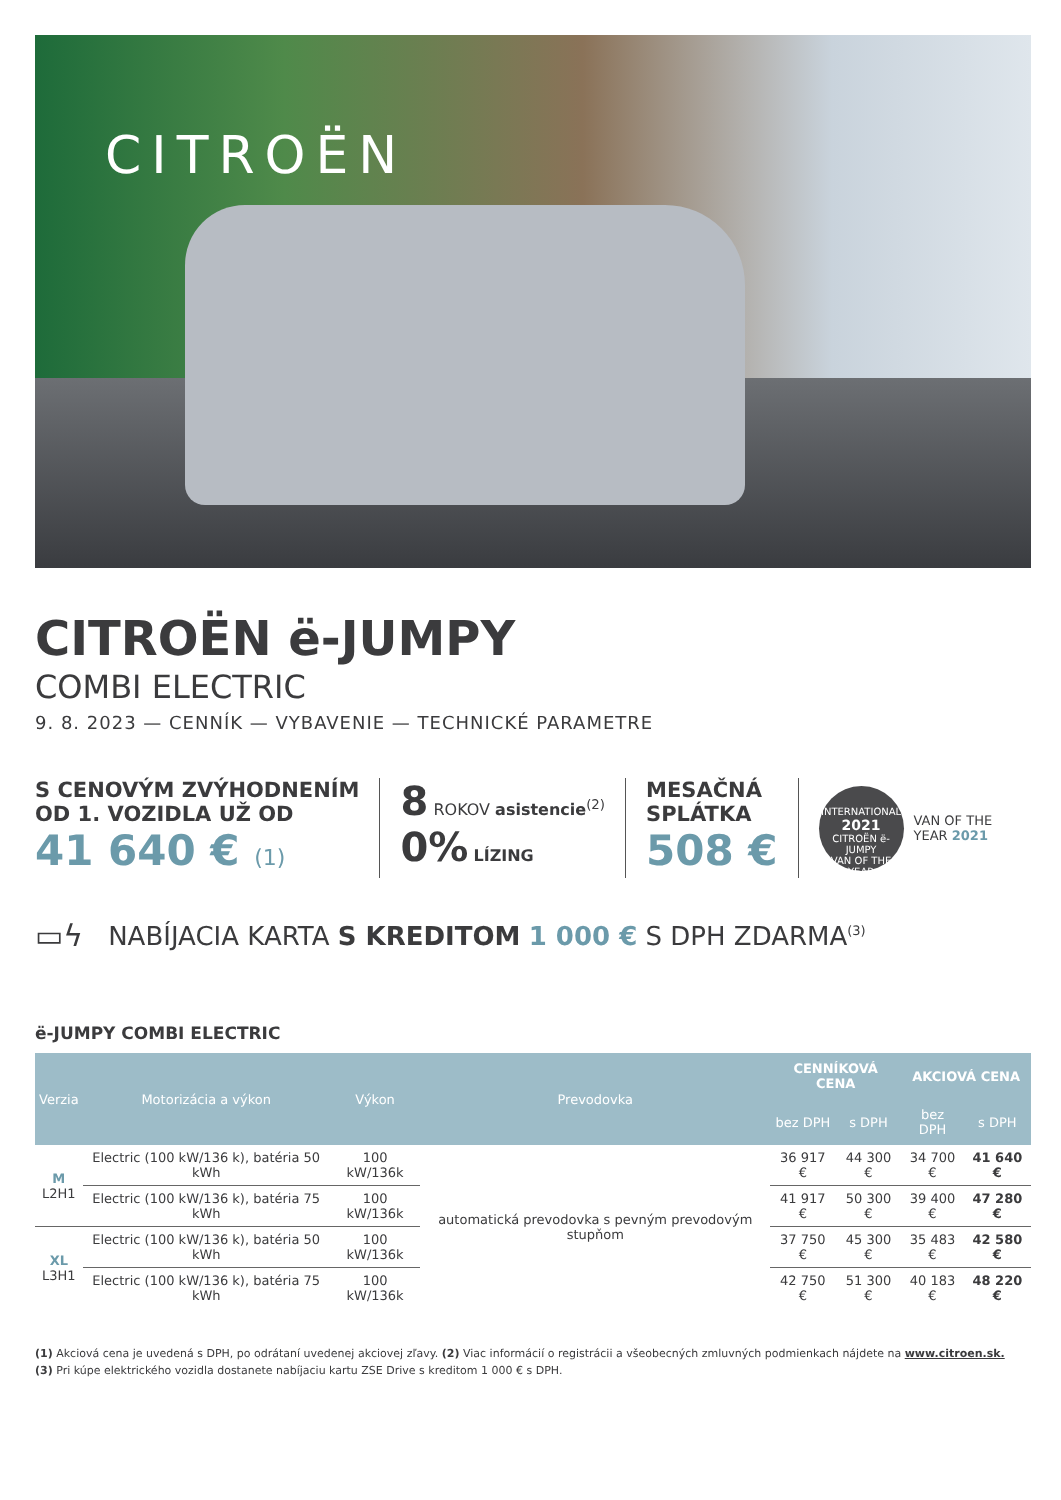CITROËN
CITROËN ë-JUMPY
COMBI ELECTRIC
9. 8. 2023 — CENNÍK — VYBAVENIE — TECHNICKÉ PARAMETRE
S CENOVÝM ZVÝHODNENÍM
OD 1. VOZIDLA UŽ OD
41 640 € (1)
8 ROKOV asistencie<sup>(2)</sup>
0% LÍZING
MESAČNÁ
SPLÁTKA
508 €
INTERNATIONAL
2021
CITROËN ë-JUMPY
VAN OF THE YEAR
VAN OF THE
YEAR 2021
▭ϟ NABÍJACIA KARTA S KREDITOM 1 000 € S DPH ZDARMA<sup>(3)</sup>
ë-JUMPY COMBI ELECTRIC
| Verzia | Motorizácia a výkon | Výkon | Prevodovka | CENNÍKOVÁ CENA | | AKCIOVÁ CENA | |
| --- | --- | --- | --- | --- | --- | --- | --- |
| | | | | bez DPH | s DPH | bez DPH | s DPH |
| M L2H1 | Electric (100 kW/136 k), batéria 50 kWh | 100 kW/136k | automatická prevodovka s pevným prevodovým stupňom | 36 917 € | 44 300 € | 34 700 € | 41 640 € |
| | Electric (100 kW/136 k), batéria 75 kWh | 100 kW/136k | | 41 917 € | 50 300 € | 39 400 € | 47 280 € |
| XL L3H1 | Electric (100 kW/136 k), batéria 50 kWh | 100 kW/136k | | 37 750 € | 45 300 € | 35 483 € | 42 580 € |
| | Electric (100 kW/136 k), batéria 75 kWh | 100 kW/136k | | 42 750 € | 51 300 € | 40 183 € | 48 220 € |
(1) Akciová cena je uvedená s DPH, po odrátaní uvedenej akciovej zľavy. (2) Viac informácií o registrácii a všeobecných zmluvných podmienkach nájdete na www.citroen.sk.
(3) Pri kúpe elektrického vozidla dostanete nabíjaciu kartu ZSE Drive s kreditom 1 000 € s DPH.